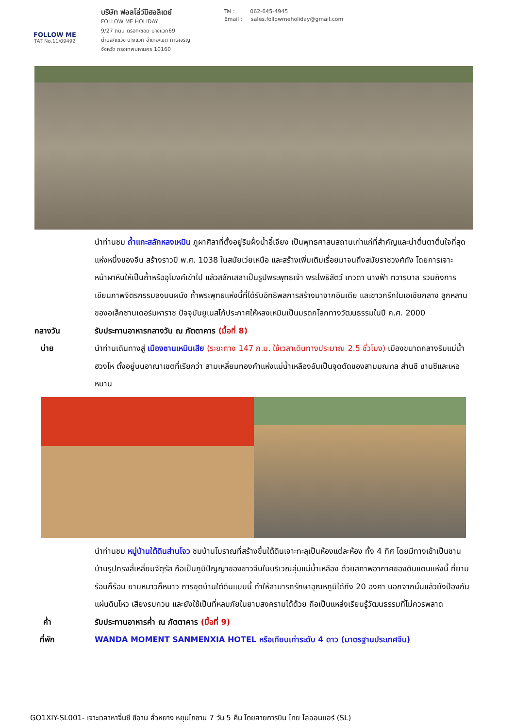FOLLOW ME
TAT No.11/09492
บริษัท ฟอลโล่ว์มีฮอลิเดย์
FOLLOW ME HOLIDAY
9/27 ถนน ตรอก/ซอย บางแวก69
ตำบล/แขวง บางแวก อำเภอ/เขต ภาษีเจริญ
จังหวัด กรุงเทพมหานคร 10160
Tel : 062-645-4945
Email : sales.followmeholiday@gmail.com
นำท่านชม ถ้ำแกะสลักหลงเหมิน ภูผาศิลาที่ตั้งอยู่ริมฝั่งน้ำอี๋เจียง เป็นพุทธศาสนสถานเก่าแก่ที่สำคัญและน่าตื่นตาตื่นใจที่สุดแห่งหนึ่งของจีน สร้างราวปี พ.ศ. 1038 ในสมัยเว่ยเหนือ และสร้างเพิ่มเติมเรื่อยมาจนถึงสมัยราชวงศ์ถัง โดยการเจาะหน้าผาหินให้เป็นถ้ำหรืออุโมงค์เข้าไป แล้วสลักเสลาเป็นรูปพระพุทธเจ้า พระโพธิสัตว์ เทวดา นางฟ้า ทวารบาล รวมถึงการเขียนภาพจิตรกรรมลงบนผนัง ถ้ำพระพุทธแห่งนี้ที่ได้รับอิทธิพลการสร้างมาจากอินเดีย และชาวกรีกในเอเชียกลาง ลูกหลานของอเล็กซานเดอร์มหาราช ปัจจุบันยูเนสโก้ประกาศให้หลงเหมินเป็นมรดกโลกทางวัฒนธรรมในปี ค.ศ. 2000
กลางวัน รับประทานอาหารกลางวัน ณ ภัตตาคาร (มื้อที่ 8)
บ่าย นำท่านเดินทางสู่ เมืองซานเหมินเสีย (ระยะทาง 147 ก.ม. ใช้เวลาเดินทางประมาณ 2.5 ชั่วโมง) เมืองขนาดกลางริมแม่น้ำฮวงโห ตั้งอยู่บนอาณาเขตที่เรียกว่า สามเหลี่ยมทองคำแห่งแม่น้ำเหลืองอันเป็นจุดตัดของสามมณฑล ส่านซี ซานซีและเหอหนาน
นำท่านชม หมู่บ้านใต้ดินส่านโจว ชมบ้านโบราณที่สร้างขึ้นใต้ดินเจาะทะลุเป็นห้องแต่ละห้อง ทั้ง 4 ทิศ โดยมีทางเข้าเป็นชานบ้านรูปทรงสี่เหลี่ยมจัตุรัส ถือเป็นภูมิปัญญาของชาวจีนในบริเวณลุ่มแม่น้ำเหลือง ด้วยสภาพอากาศของดินแดนแห่งนี้ ที่ยามร้อนก็ร้อน ยามหนาวก็หนาว การขุดบ้านใต้ดินแบบนี้ ทำให้สามารถรักษาอุณหภูมิได้ถึง 20 องศา นอกจากนั้นแล้วยังป้องกันแผ่นดินไหว เสียงรบกวน และยังใช้เป็นที่หลบภัยในยามสงครามได้ด้วย ถือเป็นแหล่งเรียนรู้วัฒนธรรมที่ไม่ควรพลาด
ค่ำ รับประทานอาหารค่ำ ณ ภัตตาคาร (มื้อที่ 9)
ที่พัก WANDA MOMENT SANMENXIA HOTEL หรือเทียบเท่าระดับ 4 ดาว (มาตรฐานประเทศจีน)
GO1XIY-SL001- เจาะเวลาหาจิ๋นซี ซีอาน ลั่วหยาง หยุนไถซาน 7 วัน 5 คืน โดยสายการบิน ไทย ไลออนแอร์ (SL)